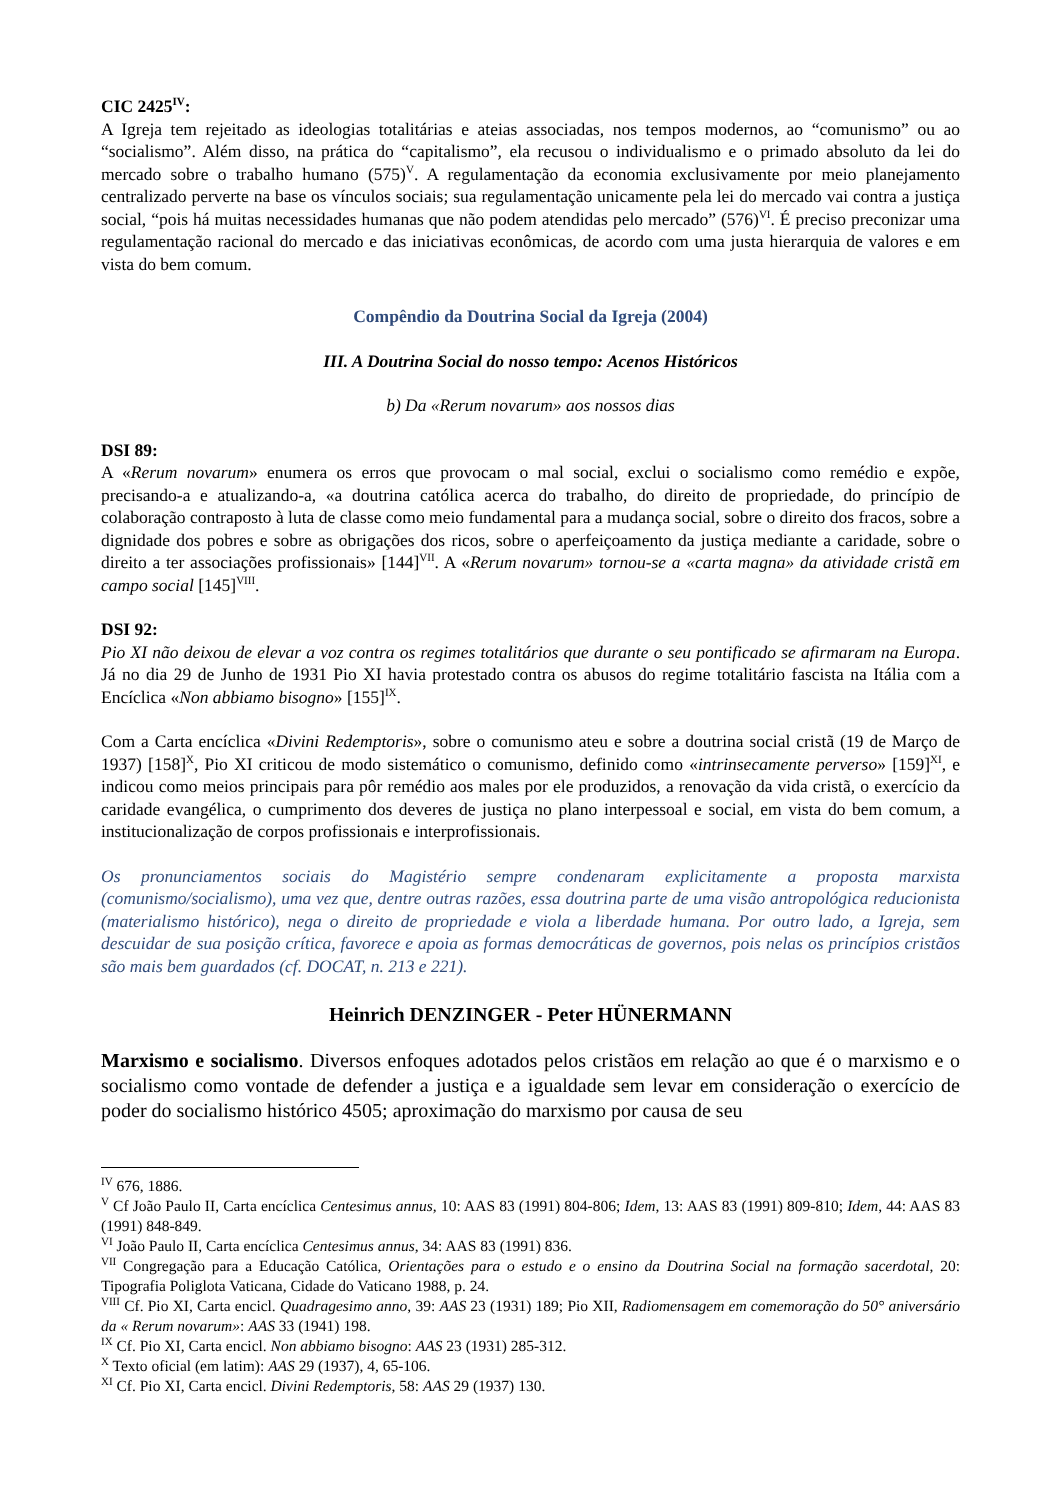CIC 2425<sup>IV</sup>:
A Igreja tem rejeitado as ideologias totalitárias e ateias associadas, nos tempos modernos, ao “comunismo” ou ao “socialismo”. Além disso, na prática do “capitalismo”, ela recusou o individualismo e o primado absoluto da lei do mercado sobre o trabalho humano (575)<sup>V</sup>. A regulamentação da economia exclusivamente por meio planejamento centralizado perverte na base os vínculos sociais; sua regulamentação unicamente pela lei do mercado vai contra a justiça social, “pois há muitas necessidades humanas que não podem atendidas pelo mercado” (576)<sup>VI</sup>. É preciso preconizar uma regulamentação racional do mercado e das iniciativas econômicas, de acordo com uma justa hierarquia de valores e em vista do bem comum.
Compêndio da Doutrina Social da Igreja (2004)
III. A Doutrina Social do nosso tempo: Acenos Históricos
b) Da «Rerum novarum» aos nossos dias
DSI 89:
A «Rerum novarum» enumera os erros que provocam o mal social, exclui o socialismo como remédio e expõe, precisando-a e atualizando-a, «a doutrina católica acerca do trabalho, do direito de propriedade, do princípio de colaboração contraposto à luta de classe como meio fundamental para a mudança social, sobre o direito dos fracos, sobre a dignidade dos pobres e sobre as obrigações dos ricos, sobre o aperfeiçoamento da justiça mediante a caridade, sobre o direito a ter associações profissionais» [144]<sup>VII</sup>. A «Rerum novarum» tornou-se a «carta magna» da atividade cristã em campo social [145]<sup>VIII</sup>.
DSI 92:
Pio XI não deixou de elevar a voz contra os regimes totalitários que durante o seu pontificado se afirmaram na Europa. Já no dia 29 de Junho de 1931 Pio XI havia protestado contra os abusos do regime totalitário fascista na Itália com a Encíclica «Non abbiamo bisogno» [155]<sup>IX</sup>.
Com a Carta encíclica «Divini Redemptoris», sobre o comunismo ateu e sobre a doutrina social cristã (19 de Março de 1937) [158]<sup>X</sup>, Pio XI criticou de modo sistemático o comunismo, definido como «intrinsecamente perverso» [159]<sup>XI</sup>, e indicou como meios principais para pôr remédio aos males por ele produzidos, a renovação da vida cristã, o exercício da caridade evangélica, o cumprimento dos deveres de justiça no plano interpessoal e social, em vista do bem comum, a institucionalização de corpos profissionais e interprofissionais.
Os pronunciamentos sociais do Magistério sempre condenaram explicitamente a proposta marxista (comunismo/socialismo), uma vez que, dentre outras razões, essa doutrina parte de uma visão antropológica reducionista (materialismo histórico), nega o direito de propriedade e viola a liberdade humana. Por outro lado, a Igreja, sem descuidar de sua posição crítica, favorece e apoia as formas democráticas de governos, pois nelas os princípios cristãos são mais bem guardados (cf. DOCAT, n. 213 e 221).
Heinrich DENZINGER - Peter HÜNERMANN
Marxismo e socialismo. Diversos enfoques adotados pelos cristãos em relação ao que é o marxismo e o socialismo como vontade de defender a justiça e a igualdade sem levar em consideração o exercício de poder do socialismo histórico 4505; aproximação do marxismo por causa de seu
<sup>IV</sup> 676, 1886.
<sup>V</sup> Cf João Paulo II, Carta encíclica Centesimus annus, 10: AAS 83 (1991) 804-806; Idem, 13: AAS 83 (1991) 809-810; Idem, 44: AAS 83 (1991) 848-849.
<sup>VI</sup> João Paulo II, Carta encíclica Centesimus annus, 34: AAS 83 (1991) 836.
<sup>VII</sup> Congregação para a Educação Católica, Orientações para o estudo e o ensino da Doutrina Social na formação sacerdotal, 20: Tipografia Poliglota Vaticana, Cidade do Vaticano 1988, p. 24.
<sup>VIII</sup> Cf. Pio XI, Carta encicl. Quadragesimo anno, 39: AAS 23 (1931) 189; Pio XII, Radiomensagem em comemoração do 50° aniversário da « Rerum novarum»: AAS 33 (1941) 198.
<sup>IX</sup> Cf. Pio XI, Carta encicl. Non abbiamo bisogno: AAS 23 (1931) 285-312.
<sup>X</sup> Texto oficial (em latim): AAS 29 (1937), 4, 65-106.
<sup>XI</sup> Cf. Pio XI, Carta encicl. Divini Redemptoris, 58: AAS 29 (1937) 130.